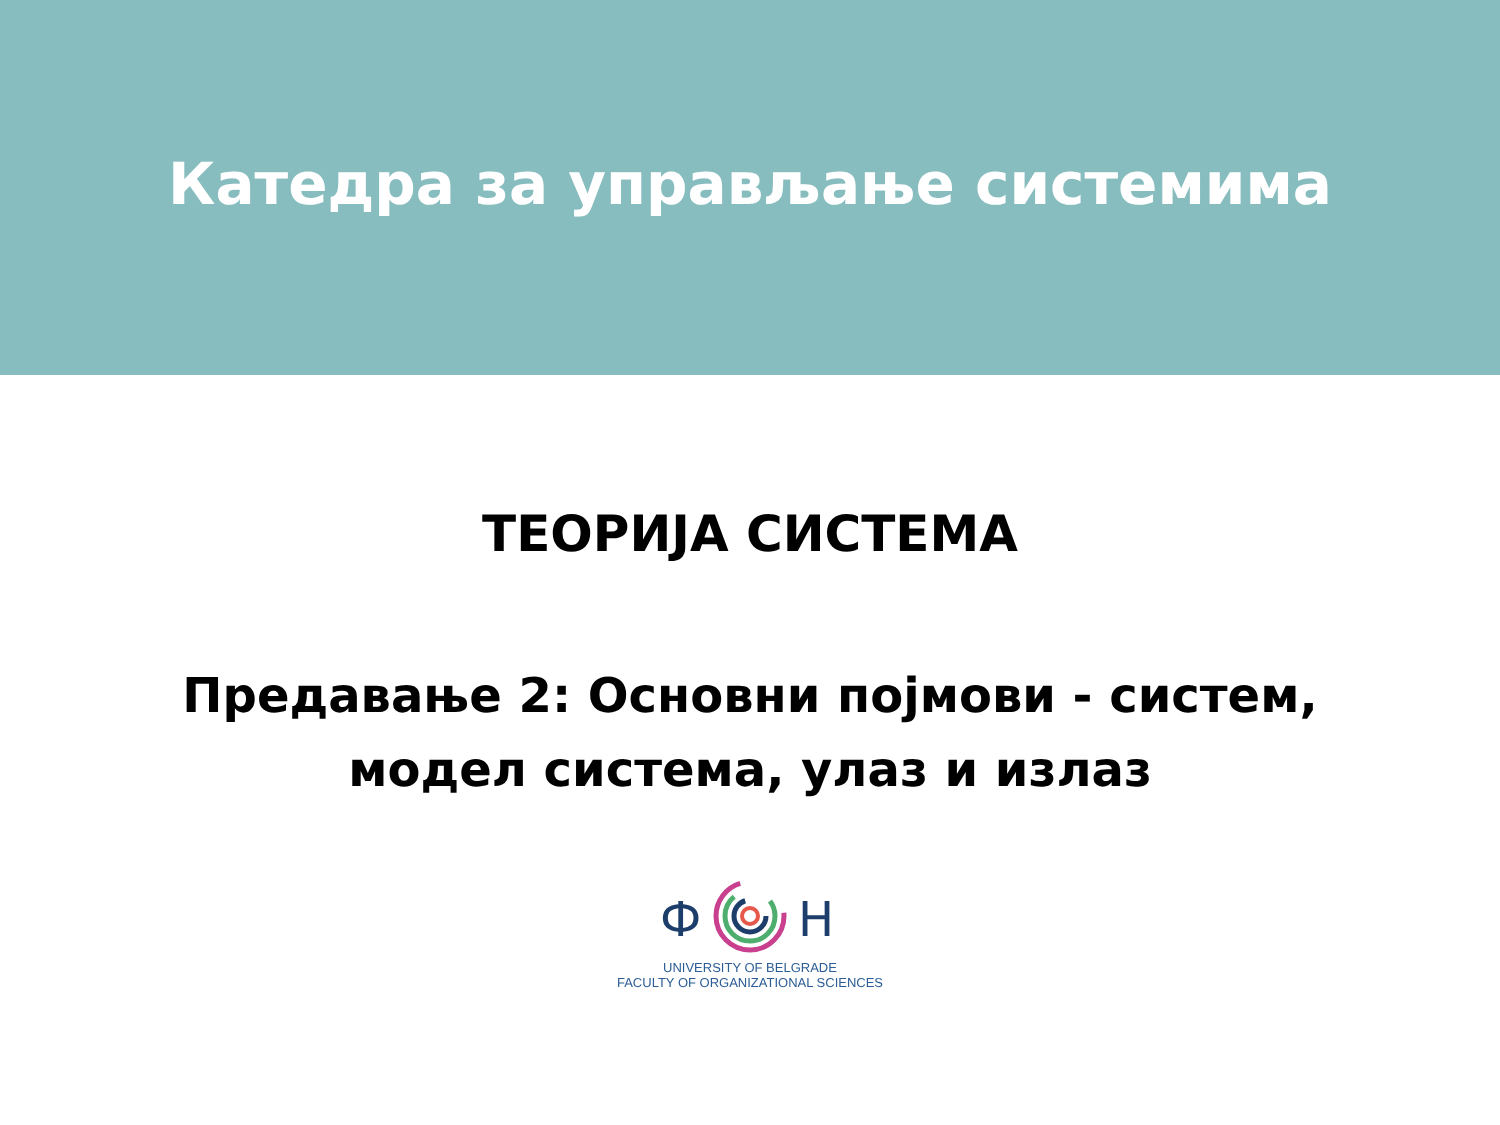Катедра за управљање системима
ТЕОРИЈА СИСТЕМА
Предавање 2: Основни појмови - систем,
модел система, улаз и излаз
Ф
Н
UNIVERSITY OF BELGRADE
FACULTY OF ORGANIZATIONAL SCIENCES